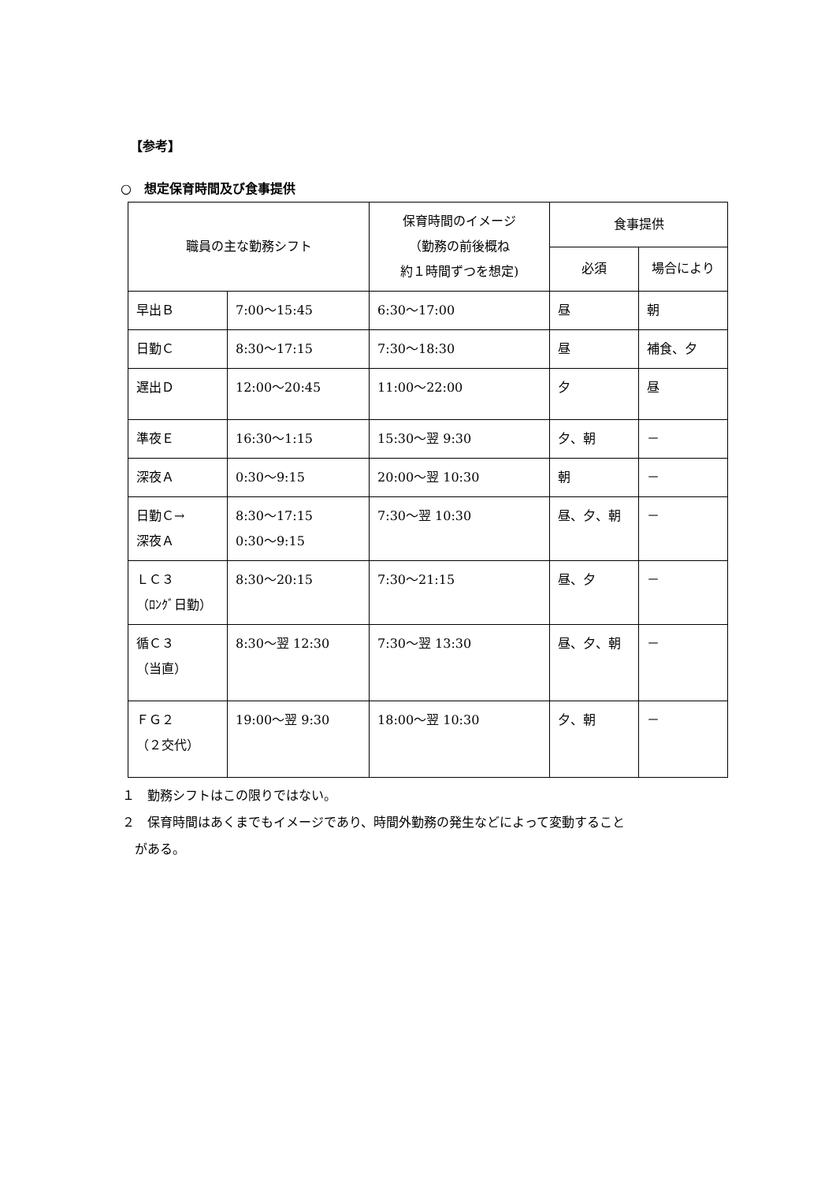【参考】
○　想定保育時間及び食事提供
| 職員の主な勤務シフト | | 保育時間のイメージ （勤務の前後概ね 約１時間ずつを想定) | 食事提供 | |
| --- | --- | --- | --- | --- |
| | | | 必須 | 場合により |
| 早出Ｂ | 7:00～15:45 | 6:30～17:00 | 昼 | 朝 |
| 日勤Ｃ | 8:30～17:15 | 7:30～18:30 | 昼 | 補食、夕 |
| 遅出Ｄ | 12:00～20:45 | 11:00～22:00 | 夕 | 昼 |
| 準夜Ｅ | 16:30～1:15 | 15:30～翌 9:30 | 夕、朝 | － |
| 深夜Ａ | 0:30～9:15 | 20:00～翌 10:30 | 朝 | － |
| 日勤Ｃ→ 深夜Ａ | 8:30～17:15 0:30～9:15 | 7:30～翌 10:30 | 昼、夕、朝 | － |
| ＬＣ３ （ﾛﾝｸﾞ日勤） | 8:30～20:15 | 7:30～21:15 | 昼、夕 | － |
| 循Ｃ３ （当直） | 8:30～翌 12:30 | 7:30～翌 13:30 | 昼、夕、朝 | － |
| ＦＧ２ （２交代） | 19:00～翌 9:30 | 18:00～翌 10:30 | 夕、朝 | － |
１　勤務シフトはこの限りではない。
２　保育時間はあくまでもイメージであり、時間外勤務の発生などによって変動すること
　がある。